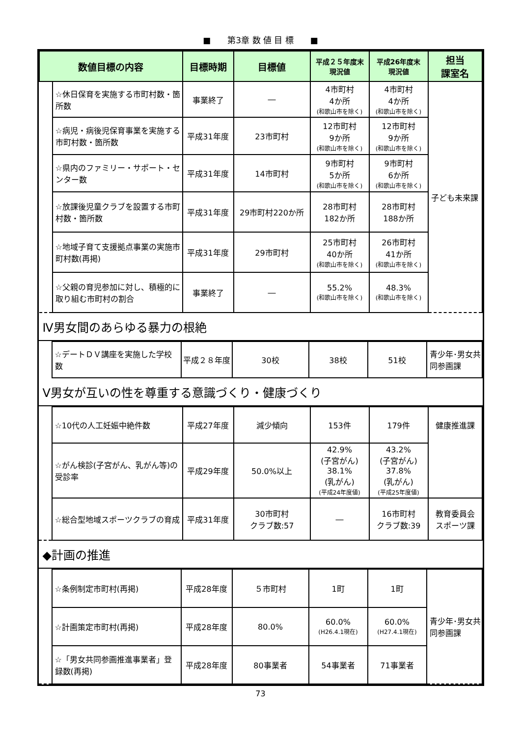■　　第3章 数 値 目 標　　■
| 数値目標の内容 | | 目標時期 | 目標値 | 平成２５年度末 現況値 | 平成26年度末 現況値 | 担当 課室名 |
| --- | --- | --- | --- | --- | --- | --- |
| | ☆休日保育を実施する市町村数・箇所数 | 事業終了 | ― | 4市町村 4か所 (和歌山市を除く) | 4市町村 4か所 (和歌山市を除く) | 子ども未来課 |
| | ☆病児・病後児保育事業を実施する市町村数・箇所数 | 平成31年度 | 23市町村 | 12市町村 9か所 (和歌山市を除く) | 12市町村 9か所 (和歌山市を除く) | |
| | ☆県内のファミリー・サポート・センター数 | 平成31年度 | 14市町村 | 9市町村 5か所 (和歌山市を除く) | 9市町村 6か所 (和歌山市を除く) | |
| | ☆放課後児童クラブを設置する市町村数・箇所数 | 平成31年度 | 29市町村220か所 | 28市町村 182か所 | 28市町村 188か所 | |
| | ☆地域子育て支援拠点事業の実施市町村数(再掲) | 平成31年度 | 29市町村 | 25市町村 40か所 (和歌山市を除く) | 26市町村 41か所 (和歌山市を除く) | |
| | ☆父親の育児参加に対し、積極的に取り組む市町村の割合 | 事業終了 | ― | 55.2% (和歌山市を除く) | 48.3% (和歌山市を除く) | |
Ⅳ男女間のあらゆる暴力の根絶
| | ☆デートＤＶ講座を実施した学校数 | 平成２８年度 | 30校 | 38校 | 51校 | 青少年･男女共同参画課 |
Ⅴ男女が互いの性を尊重する意識づくり・健康づくり
| | ☆10代の人工妊娠中絶件数 | 平成27年度 | 減少傾向 | 153件 | 179件 | 健康推進課 |
| | ☆がん検診(子宮がん、乳がん等)の受診率 | 平成29年度 | 50.0%以上 | 42.9% (子宮がん) 38.1% (乳がん) (平成24年度値) | 43.2% (子宮がん) 37.8% (乳がん) (平成25年度値) | |
| | ☆総合型地域スポーツクラブの育成 | 平成31年度 | 30市町村 クラブ数:57 | ― | 16市町村 クラブ数:39 | 教育委員会 スポーツ課 |
◆計画の推進
| | ☆条例制定市町村(再掲) | 平成28年度 | ５市町村 | 1町 | 1町 | 青少年･男女共同参画課 |
| | ☆計画策定市町村(再掲) | 平成28年度 | 80.0% | 60.0% (H26.4.1現在) | 60.0% (H27.4.1現在) | |
| | ☆「男女共同参画推進事業者」登録数(再掲) | 平成28年度 | 80事業者 | 54事業者 | 71事業者 | |
73